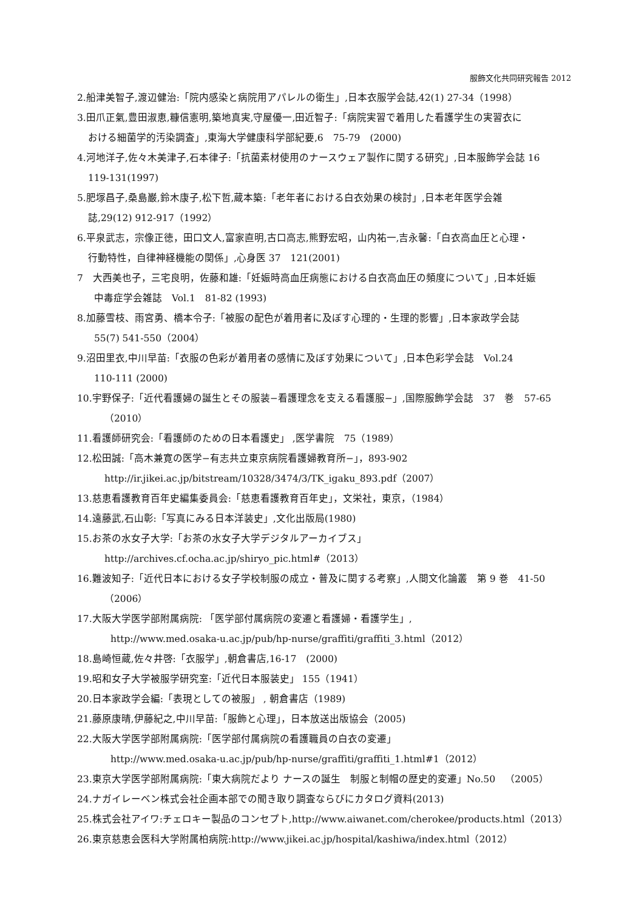服飾文化共同研究報告 2012
2.船津美智子,渡辺健治:「院内感染と病院用アパレルの衛生」,日本衣服学会誌,42(1) 27-34（1998）
3.田爪正氣,豊田淑恵,糠信憲明,築地真実,守屋優一,田近智子:「病院実習で着用した看護学生の実習衣に
おける細菌学的汚染調査」,東海大学健康科学部紀要,6　75-79　(2000)
4.河地洋子,佐々木美津子,石本律子:「抗菌素材使用のナースウェア製作に関する研究」,日本服飾学会誌 16
119-131(1997)
5.肥塚昌子,桑島巌,鈴木康子,松下哲,蔵本築:「老年者における白衣効果の検討」,日本老年医学会雑
誌,29(12) 912-917（1992）
6.平泉武志，宗像正徳，田口文人,富家直明,古口高志,熊野宏昭，山内祐一,吉永馨:「白衣高血圧と心理・
行動特性，自律神経機能の関係」,心身医 37　121(2001)
7　大西美也子，三宅良明，佐藤和雄:「妊娠時高血圧病態における白衣高血圧の頻度について」,日本妊娠
中毒症学会雑誌　Vol.1　81-82 (1993)
8.加藤雪枝、雨宮勇、橋本令子:「被服の配色が着用者に及ぼす心理的・生理的影響」,日本家政学会誌
55(7) 541-550（2004）
9.沼田里衣,中川早苗:「衣服の色彩が着用者の感情に及ぼす効果について」,日本色彩学会誌　Vol.24
110-111 (2000)
10.宇野保子:「近代看護婦の誕生とその服装−看護理念を支える看護服−」,国際服飾学会誌　37　巻　57-65
（2010）
11.看護師研究会:「看護師のための日本看護史」 ,医学書院　75（1989）
12.松田誠:「高木兼寛の医学−有志共立東京病院看護婦教育所−」，893-902
http://ir.jikei.ac.jp/bitstream/10328/3474/3/TK_igaku_893.pdf（2007）
13.慈恵看護教育百年史編集委員会:「慈恵看護教育百年史」，文栄社，東京，（1984）
14.遠藤武,石山彰:「写真にみる日本洋装史」,文化出版局(1980)
15.お茶の水女子大学:「お茶の水女子大学デジタルアーカイブス」
http://archives.cf.ocha.ac.jp/shiryo_pic.html#（2013）
16.難波知子:「近代日本における女子学校制服の成立・普及に関する考察」,人間文化論叢　第 9 巻　41-50
（2006）
17.大阪大学医学部附属病院: 「医学部付属病院の変遷と看護婦・看護学生」,
http://www.med.osaka-u.ac.jp/pub/hp-nurse/graffiti/graffiti_3.html（2012）
18.島崎恒蔵,佐々井啓:「衣服学」,朝倉書店,16-17　(2000)
19.昭和女子大学被服学研究室:「近代日本服装史」 155（1941）
20.日本家政学会編:「表現としての被服」 , 朝倉書店（1989)
21.藤原康晴,伊藤紀之,中川早苗:「服飾と心理」，日本放送出版協会（2005)
22.大阪大学医学部附属病院:「医学部付属病院の看護職員の白衣の変遷」
http://www.med.osaka-u.ac.jp/pub/hp-nurse/graffiti/graffiti_1.html#1（2012）
23.東京大学医学部附属病院:「東大病院だより ナースの誕生　制服と制帽の歴史的変遷」No.50　（2005）
24.ナガイレーベン株式会社企画本部での聞き取り調査ならびにカタログ資料(2013)
25.株式会社アイワ:チェロキー製品のコンセプト,http://www.aiwanet.com/cherokee/products.html（2013）
26.東京慈恵会医科大学附属柏病院:http://www.jikei.ac.jp/hospital/kashiwa/index.html（2012）